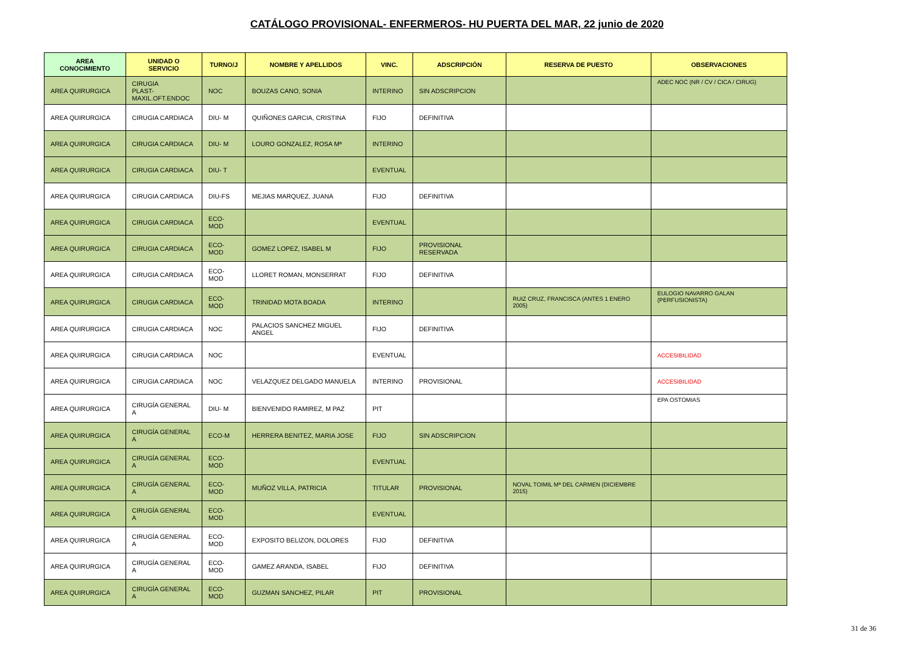CATÁLOGO PROVISIONAL- ENFERMEROS- HU PUERTA DEL MAR, 22 junio de 2020
| AREA CONOCIMIENTO | UNIDAD O SERVICIO | TURNO/J | NOMBRE Y APELLIDOS | VINC. | ADSCRIPCIÓN | RESERVA DE PUESTO | OBSERVACIONES |
| --- | --- | --- | --- | --- | --- | --- | --- |
| AREA QUIRURGICA | CIRUGIA PLAST- MAXIL.OFT.ENDOC | NOC | BOUZAS CANO, SONIA | INTERINO | SIN ADSCRIPCION | | ADEC NOC (NR / CV / CICA / CIRUG) |
| AREA QUIRURGICA | CIRUGIA CARDIACA | DIU- M | QUIÑONES GARCIA, CRISTINA | FIJO | DEFINITIVA | | |
| AREA QUIRURGICA | CIRUGIA CARDIACA | DIU- M | LOURO GONZALEZ, ROSA Mª | INTERINO | | | |
| AREA QUIRURGICA | CIRUGIA CARDIACA | DIU- T | | EVENTUAL | | | |
| AREA QUIRURGICA | CIRUGIA CARDIACA | DIU-FS | MEJIAS MARQUEZ, JUANA | FIJO | DEFINITIVA | | |
| AREA QUIRURGICA | CIRUGIA CARDIACA | ECO-MOD | | EVENTUAL | | | |
| AREA QUIRURGICA | CIRUGIA CARDIACA | ECO-MOD | GOMEZ LOPEZ, ISABEL M | FIJO | PROVISIONAL RESERVADA | | |
| AREA QUIRURGICA | CIRUGIA CARDIACA | ECO-MOD | LLORET ROMAN, MONSERRAT | FIJO | DEFINITIVA | | |
| AREA QUIRURGICA | CIRUGIA CARDIACA | ECO-MOD | TRINIDAD MOTA BOADA | INTERINO | | RUIZ CRUZ, FRANCISCA (ANTES 1 ENERO 2005) | EULOGIO NAVARRO GALAN (PERFUSIONISTA) |
| AREA QUIRURGICA | CIRUGIA CARDIACA | NOC | PALACIOS SANCHEZ MIGUEL ANGEL | FIJO | DEFINITIVA | | |
| AREA QUIRURGICA | CIRUGIA CARDIACA | NOC | | EVENTUAL | | | ACCESIBILIDAD |
| AREA QUIRURGICA | CIRUGIA CARDIACA | NOC | VELAZQUEZ DELGADO MANUELA | INTERINO | PROVISIONAL | | ACCESIBILIDAD |
| AREA QUIRURGICA | CIRUGÍA GENERAL A | DIU- M | BIENVENIDO RAMIREZ, M PAZ | PIT | | | EPA OSTOMIAS |
| AREA QUIRURGICA | CIRUGÍA GENERAL A | ECO-M | HERRERA BENITEZ, MARIA JOSE | FIJO | SIN ADSCRIPCION | | |
| AREA QUIRURGICA | CIRUGÍA GENERAL A | ECO-MOD | | EVENTUAL | | | |
| AREA QUIRURGICA | CIRUGÍA GENERAL A | ECO-MOD | MUÑOZ VILLA, PATRICIA | TITULAR | PROVISIONAL | NOVAL TOIMIL Mª DEL CARMEN (DICIEMBRE 2015) | |
| AREA QUIRURGICA | CIRUGÍA GENERAL A | ECO-MOD | | EVENTUAL | | | |
| AREA QUIRURGICA | CIRUGÍA GENERAL A | ECO-MOD | EXPOSITO BELIZON, DOLORES | FIJO | DEFINITIVA | | |
| AREA QUIRURGICA | CIRUGÍA GENERAL A | ECO-MOD | GAMEZ ARANDA, ISABEL | FIJO | DEFINITIVA | | |
| AREA QUIRURGICA | CIRUGÍA GENERAL A | ECO-MOD | GUZMAN SANCHEZ, PILAR | PIT | PROVISIONAL | | |
31 de 36